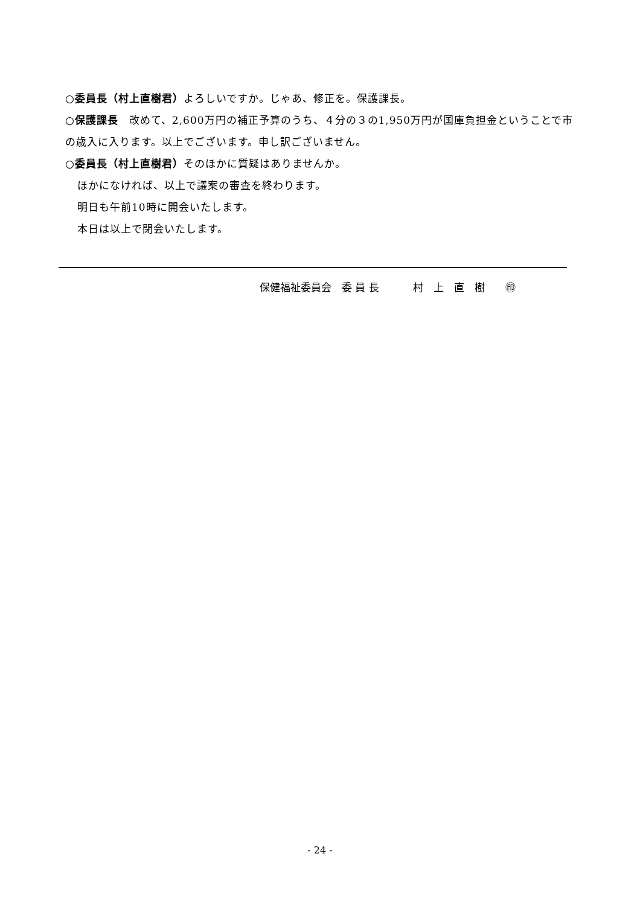○委員長（村上直樹君）よろしいですか。じゃあ、修正を。保護課長。
○保護課長　改めて、2,600万円の補正予算のうち、４分の３の1,950万円が国庫負担金ということで市の歳入に入ります。以上でございます。申し訳ございません。
○委員長（村上直樹君）そのほかに質疑はありませんか。
ほかになければ、以上で議案の審査を終わります。
明日も午前10時に開会いたします。
本日は以上で閉会いたします。
保健福祉委員会　委 員 長　　　 村　上　直　樹　　㊞
- 24 -